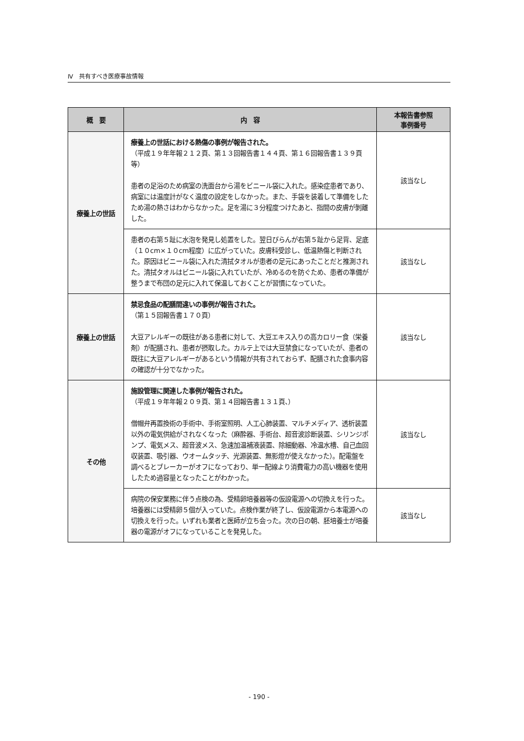Ⅳ　共有すべき医療事故情報
| 概 要 | 内 容 | 本報告書参照 事例番号 |
| --- | --- | --- |
| 療養上の世話 | 療養上の世話における熱傷の事例が報告された。 （平成１９年年報２１２頁、第１３回報告書１４４頁、第１６回報告書１３９頁等） 患者の足浴のため病室の洗面台から湯をビニール袋に入れた。感染症患者であり、病室には温度計がなく温度の設定をしなかった。また、手袋を装着して準備をしたため湯の熱さはわからなかった。足を湯に３分程度つけたあと、指間の皮膚が剝離した。 | 該当なし |
| | 患者の右第５趾に水泡を発見し処置をした。翌日びらんが右第５趾から足背、足底（１０cm×１０cm程度）に広がっていた。皮膚科受診し、低温熱傷と判断された。原因はビニール袋に入れた清拭タオルが患者の足元にあったことだと推測された。清拭タオルはビニール袋に入れていたが、冷めるのを防ぐため、患者の準備が整うまで布団の足元に入れて保温しておくことが習慣になっていた。 | 該当なし |
| 療養上の世話 | 禁忌食品の配膳間違いの事例が報告された。 （第１５回報告書１７０頁） 大豆アレルギーの既往がある患者に対して、大豆エキス入りの高カロリー食（栄養剤）が配膳され、患者が摂取した。カルテ上では大豆禁食になっていたが、患者の既往に大豆アレルギーがあるという情報が共有されておらず、配膳された食事内容の確認が十分でなかった。 | 該当なし |
| その他 | 施設管理に関連した事例が報告された。 （平成１９年年報２０９頁、第１４回報告書１３１頁、） 僧帽弁再置換術の手術中、手術室照明、人工心肺装置、マルチメディア、透析装置以外の電気供給がされなくなった（麻酔器、手術台、超音波診断装置、シリンジポンプ、電気メス、超音波メス、急速加温補液装置、除細動器、冷温水槽、自己血回収装置、吸引器、ウオームタッチ、光源装置、無影燈が使えなかった）。配電盤を調べるとブレーカーがオフになっており、単一配線より消費電力の高い機器を使用したため過容量となったことがわかった。 | 該当なし |
| | 病院の保安業務に伴う点検の為、受精卵培養器等の仮設電源への切換えを行った。培養器には受精卵５個が入っていた。点検作業が終了し、仮設電源から本電源への切換えを行った。いずれも業者と医師が立ち会った。次の日の朝、胚培養士が培養器の電源がオフになっていることを発見した。 | 該当なし |
- 190 -